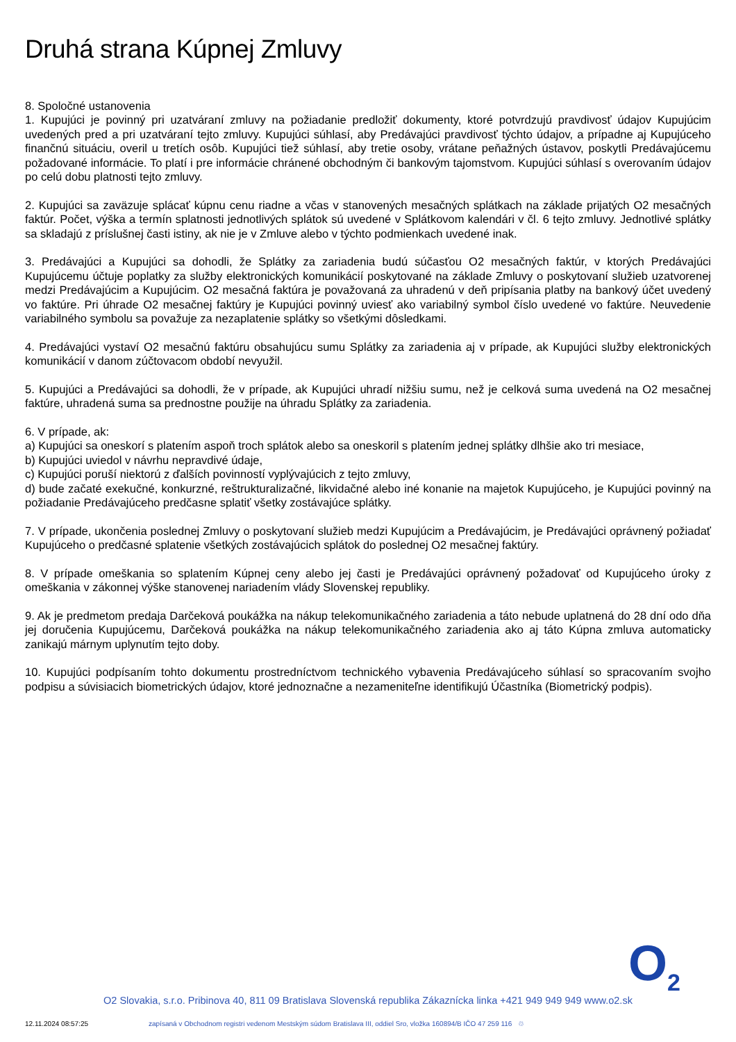Druhá strana Kúpnej Zmluvy
8. Spoločné ustanovenia
1. Kupujúci je povinný pri uzatváraní zmluvy na požiadanie predložiť dokumenty, ktoré potvrdzujú pravdivosť údajov Kupujúcim uvedených pred a pri uzatváraní tejto zmluvy. Kupujúci súhlasí, aby Predávajúci pravdivosť týchto údajov, a prípadne aj Kupujúceho finančnú situáciu, overil u tretích osôb. Kupujúci tiež súhlasí, aby tretie osoby, vrátane peňažných ústavov, poskytli Predávajúcemu požadované informácie. To platí i pre informácie chránené obchodným či bankovým tajomstvom. Kupujúci súhlasí s overovaním údajov po celú dobu platnosti tejto zmluvy.
2. Kupujúci sa zaväzuje splácať kúpnu cenu riadne a včas v stanovených mesačných splátkach na základe prijatých O2 mesačných faktúr. Počet, výška a termín splatnosti jednotlivých splátok sú uvedené v Splátkovom kalendári v čl. 6 tejto zmluvy. Jednotlivé splátky sa skladajú z príslušnej časti istiny, ak nie je v Zmluve alebo v týchto podmienkach uvedené inak.
3. Predávajúci a Kupujúci sa dohodli, že Splátky za zariadenia budú súčasťou O2 mesačných faktúr, v ktorých Predávajúci Kupujúcemu účtuje poplatky za služby elektronických komunikácií poskytované na základe Zmluvy o poskytovaní služieb uzatvorenej medzi Predávajúcim a Kupujúcim. O2 mesačná faktúra je považovaná za uhradenú v deň pripísania platby na bankový účet uvedený vo faktúre. Pri úhrade O2 mesačnej faktúry je Kupujúci povinný uviesť ako variabilný symbol číslo uvedené vo faktúre. Neuvedenie variabilného symbolu sa považuje za nezaplatenie splátky so všetkými dôsledkami.
4. Predávajúci vystaví O2 mesačnú faktúru obsahujúcu sumu Splátky za zariadenia aj v prípade, ak Kupujúci služby elektronických komunikácií v danom zúčtovacom období nevyužil.
5. Kupujúci a Predávajúci sa dohodli, že v prípade, ak Kupujúci uhradí nižšiu sumu, než je celková suma uvedená na O2 mesačnej faktúre, uhradená suma sa prednostne použije na úhradu Splátky za zariadenia.
6. V prípade, ak:
a) Kupujúci sa oneskorí s platením aspoň troch splátok alebo sa oneskoril s platením jednej splátky dlhšie ako tri mesiace,
b) Kupujúci uviedol v návrhu nepravdivé údaje,
c) Kupujúci poruší niektorú z ďalších povinností vyplývajúcich z tejto zmluvy,
d) bude začaté exekučné, konkurzné, reštrukturalizačné, likvidačné alebo iné konanie na majetok Kupujúceho, je Kupujúci povinný na požiadanie Predávajúceho predčasne splatiť všetky zostávajúce splátky.
7. V prípade, ukončenia poslednej Zmluvy o poskytovaní služieb medzi Kupujúcim a Predávajúcim, je Predávajúci oprávnený požiadať Kupujúceho o predčasné splatenie všetkých zostávajúcich splátok do poslednej O2 mesačnej faktúry.
8. V prípade omeškania so splatením Kúpnej ceny alebo jej časti je Predávajúci oprávnený požadovať od Kupujúceho úroky z omeškania v zákonnej výške stanovenej nariadením vlády Slovenskej republiky.
9. Ak je predmetom predaja Darčeková poukážka na nákup telekomunikačného zariadenia a táto nebude uplatnená do 28 dní odo dňa jej doručenia Kupujúcemu, Darčeková poukážka na nákup telekomunikačného zariadenia ako aj táto Kúpna zmluva automaticky zanikajú márnym uplynutím tejto doby.
10. Kupujúci podpísaním tohto dokumentu prostredníctvom technického vybavenia Predávajúceho súhlasí so spracovaním svojho podpisu a súvisiacich biometrických údajov, ktoré jednoznačne a nezameniteľne identifikujú Účastníka (Biometrický podpis).
O<sub>2</sub>
O2 Slovakia, s.r.o. Pribinova 40, 811 09 Bratislava Slovenská republika Zákaznícka linka +421 949 949 949 www.o2.sk
12.11.2024 08:57:25 zapísaná v Obchodnom registri vedenom Mestským súdom Bratislava III, oddiel Sro, vložka 160894/B IČO 47 259 116 ♲